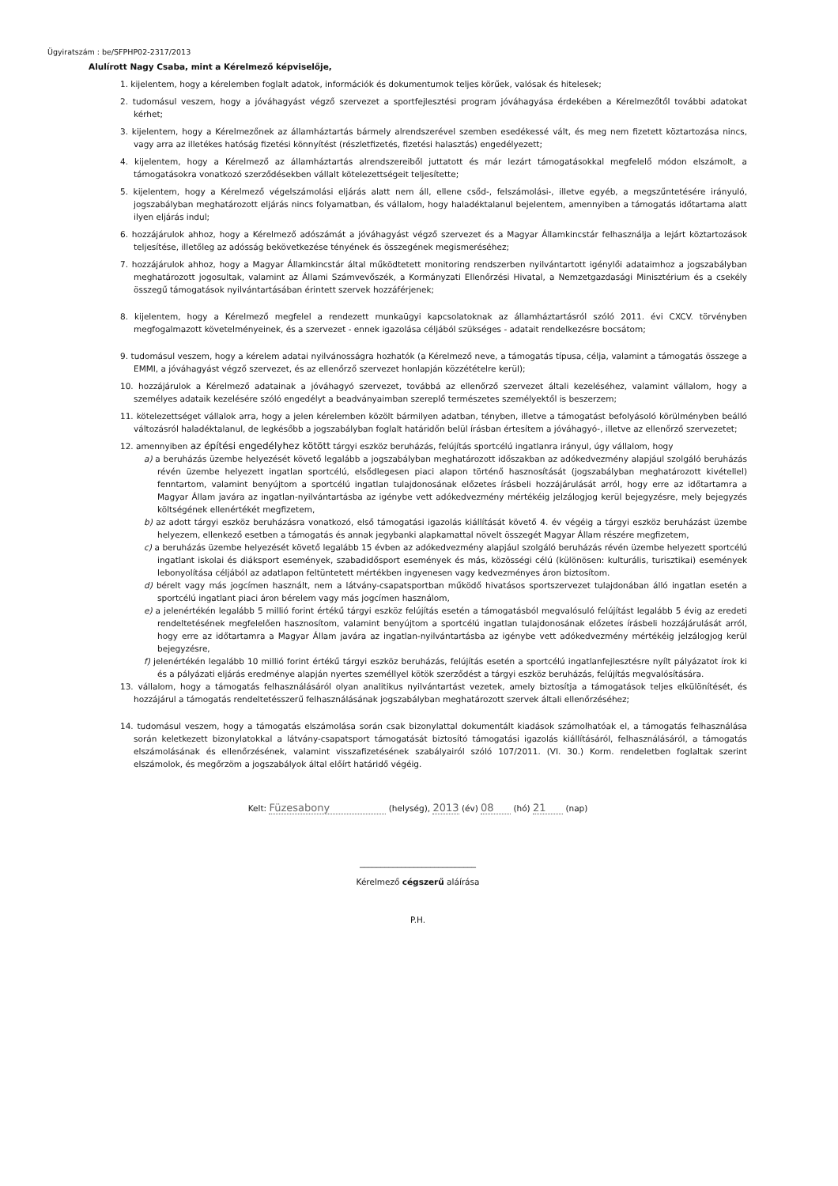Ügyiratszám : be/SFPHP02-2317/2013
Alulírott Nagy Csaba, mint a Kérelmező képviselője,
1. kijelentem, hogy a kérelemben foglalt adatok, információk és dokumentumok teljes körűek, valósak és hitelesek;
2. tudomásul veszem, hogy a jóváhagyást végző szervezet a sportfejlesztési program jóváhagyása érdekében a Kérelmezőtől további adatokat kérhet;
3. kijelentem, hogy a Kérelmezőnek az államháztartás bármely alrendszerével szemben esedékessé vált, és meg nem fizetett köztartozása nincs, vagy arra az illetékes hatóság fizetési könnyítést (részletfizetés, fizetési halasztás) engedélyezett;
4. kijelentem, hogy a Kérelmező az államháztartás alrendszereiből juttatott és már lezárt támogatásokkal megfelelő módon elszámolt, a támogatásokra vonatkozó szerződésekben vállalt kötelezettségeit teljesítette;
5. kijelentem, hogy a Kérelmező végelszámolási eljárás alatt nem áll, ellene csőd-, felszámolási-, illetve egyéb, a megszűntetésére irányuló, jogszabályban meghatározott eljárás nincs folyamatban, és vállalom, hogy haladéktalanul bejelentem, amennyiben a támogatás időtartama alatt ilyen eljárás indul;
6. hozzájárulok ahhoz, hogy a Kérelmező adószámát a jóváhagyást végző szervezet és a Magyar Államkincstár felhasználja a lejárt köztartozások teljesítése, illetőleg az adósság bekövetkezése tényének és összegének megismeréséhez;
7. hozzájárulok ahhoz, hogy a Magyar Államkincstár által működtetett monitoring rendszerben nyilvántartott igénylői adataimhoz a jogszabályban meghatározott jogosultak, valamint az Állami Számvevőszék, a Kormányzati Ellenőrzési Hivatal, a Nemzetgazdasági Minisztérium és a csekély összegű támogatások nyilvántartásában érintett szervek hozzáférjenek;
8. kijelentem, hogy a Kérelmező megfelel a rendezett munkaügyi kapcsolatoknak az államháztartásról szóló 2011. évi CXCV. törvényben megfogalmazott követelményeinek, és a szervezet - ennek igazolása céljából szükséges - adatait rendelkezésre bocsátom;
9. tudomásul veszem, hogy a kérelem adatai nyilvánosságra hozhatók (a Kérelmező neve, a támogatás típusa, célja, valamint a támogatás összege a EMMI, a jóváhagyást végző szervezet, és az ellenőrző szervezet honlapján közzétételre kerül);
10. hozzájárulok a Kérelmező adatainak a jóváhagyó szervezet, továbbá az ellenőrző szervezet általi kezeléséhez, valamint vállalom, hogy a személyes adataik kezelésére szóló engedélyt a beadványaimban szereplő természetes személyektől is beszerzem;
11. kötelezettséget vállalok arra, hogy a jelen kérelemben közölt bármilyen adatban, tényben, illetve a támogatást befolyásoló körülményben beálló változásról haladéktalanul, de legkésőbb a jogszabályban foglalt határidőn belül írásban értesítem a jóváhagyó-, illetve az ellenőrző szervezetet;
12. amennyiben az építési engedélyhez kötött tárgyi eszköz beruházás, felújítás sportcélú ingatlanra irányul, úgy vállalom, hogy
a) a beruházás üzembe helyezését követő legalább a jogszabályban meghatározott időszakban az adókedvezmény alapjául szolgáló beruházás révén üzembe helyezett ingatlan sportcélú, elsődlegesen piaci alapon történő hasznosítását (jogszabályban meghatározott kivétellel) fenntartom, valamint benyújtom a sportcélú ingatlan tulajdonosának előzetes írásbeli hozzájárulását arról, hogy erre az időtartamra a Magyar Állam javára az ingatlan-nyilvántartásba az igénybe vett adókedvezmény mértékéig jelzálogjog kerül bejegyzésre, mely bejegyzés költségének ellenértékét megfizetem,
b) az adott tárgyi eszköz beruházásra vonatkozó, első támogatási igazolás kiállítását követő 4. év végéig a tárgyi eszköz beruházást üzembe helyezem, ellenkező esetben a támogatás és annak jegybanki alapkamattal növelt összegét Magyar Állam részére megfizetem,
c) a beruházás üzembe helyezését követő legalább 15 évben az adókedvezmény alapjául szolgáló beruházás révén üzembe helyezett sportcélú ingatlant iskolai és diáksport események, szabadidősport események és más, közösségi célú (különösen: kulturális, turisztikai) események lebonyolítása céljából az adatlapon feltüntetett mértékben ingyenesen vagy kedvezményes áron biztosítom.
d) bérelt vagy más jogcímen használt, nem a látvány-csapatsportban működő hivatásos sportszervezet tulajdonában álló ingatlan esetén a sportcélú ingatlant piaci áron bérelem vagy más jogcímen használom,
e) a jelenértékén legalább 5 millió forint értékű tárgyi eszköz felújítás esetén a támogatásból megvalósuló felújítást legalább 5 évig az eredeti rendeltetésének megfelelően hasznosítom, valamint benyújtom a sportcélú ingatlan tulajdonosának előzetes írásbeli hozzájárulását arról, hogy erre az időtartamra a Magyar Állam javára az ingatlan-nyilvántartásba az igénybe vett adókedvezmény mértékéig jelzálogjog kerül bejegyzésre,
f) jelenértékén legalább 10 millió forint értékű tárgyi eszköz beruházás, felújítás esetén a sportcélú ingatlanfejlesztésre nyílt pályázatot írok ki és a pályázati eljárás eredménye alapján nyertes személlyel kötök szerződést a tárgyi eszköz beruházás, felújítás megvalósítására.
13. vállalom, hogy a támogatás felhasználásáról olyan analitikus nyilvántartást vezetek, amely biztosítja a támogatások teljes elkülönítését, és hozzájárul a támogatás rendeltetésszerű felhasználásának jogszabályban meghatározott szervek általi ellenőrzéséhez;
14. tudomásul veszem, hogy a támogatás elszámolása során csak bizonylattal dokumentált kiadások számolhatóak el, a támogatás felhasználása során keletkezett bizonylatokkal a látvány-csapatsport támogatását biztosító támogatási igazolás kiállításáról, felhasználásáról, a támogatás elszámolásának és ellenőrzésének, valamint visszafizetésének szabályairól szóló 107/2011. (VI. 30.) Korm. rendeletben foglaltak szerint elszámolok, és megőrzöm a jogszabályok által előírt határidő végéig.
Kelt: Füzesabony (helység), 2013 (év) 08 (hó) 21 (nap)
____________________________
Kérelmező cégszerű aláírása
P.H.